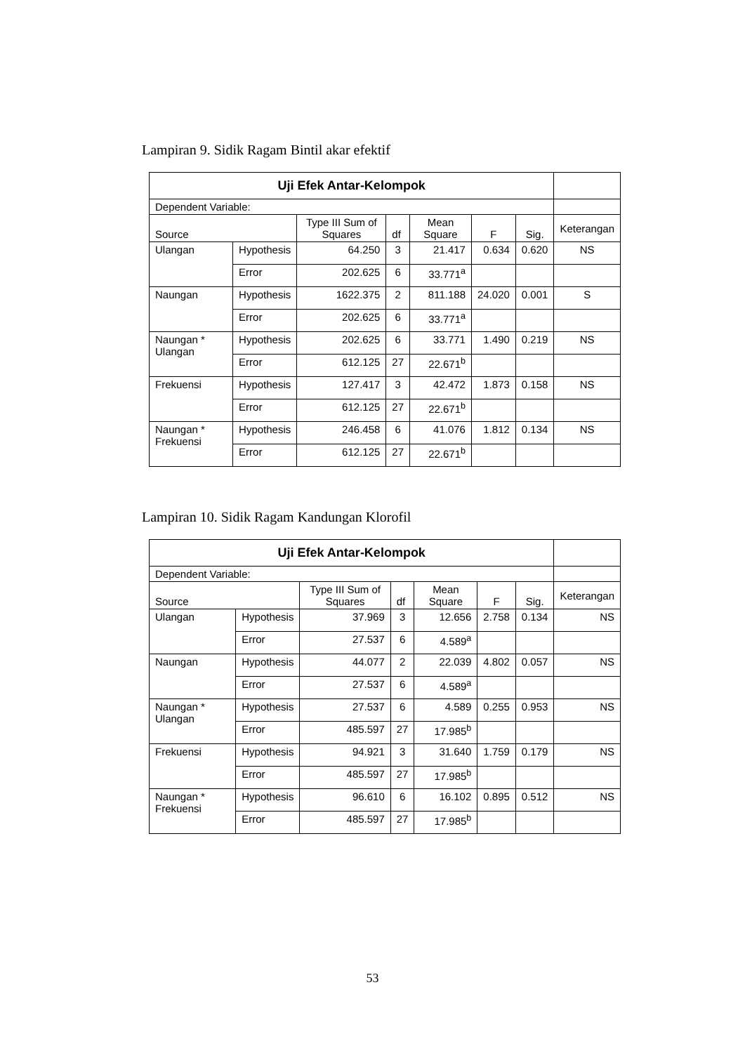Lampiran 9. Sidik Ragam Bintil akar efektif
| Uji Efek Antar-Kelompok | | | | | | | |
| Dependent Variable: | | | | | | | |
| Source | | Type III Sum of Squares | df | Mean Square | F | Sig. | Keterangan |
| Ulangan | Hypothesis | 64.250 | 3 | 21.417 | 0.634 | 0.620 | NS |
| | Error | 202.625 | 6 | 33.771<sup>a</sup> | | | |
| Naungan | Hypothesis | 1622.375 | 2 | 811.188 | 24.020 | 0.001 | S |
| | Error | 202.625 | 6 | 33.771<sup>a</sup> | | | |
| Naungan * Ulangan | Hypothesis | 202.625 | 6 | 33.771 | 1.490 | 0.219 | NS |
| | Error | 612.125 | 27 | 22.671<sup>b</sup> | | | |
| Frekuensi | Hypothesis | 127.417 | 3 | 42.472 | 1.873 | 0.158 | NS |
| | Error | 612.125 | 27 | 22.671<sup>b</sup> | | | |
| Naungan * Frekuensi | Hypothesis | 246.458 | 6 | 41.076 | 1.812 | 0.134 | NS |
| | Error | 612.125 | 27 | 22.671<sup>b</sup> | | | |
Lampiran 10. Sidik Ragam Kandungan Klorofil
| Uji Efek Antar-Kelompok | | | | | | | |
| Dependent Variable: | | | | | | | |
| Source | | Type III Sum of Squares | df | Mean Square | F | Sig. | Keterangan |
| Ulangan | Hypothesis | 37.969 | 3 | 12.656 | 2.758 | 0.134 | NS |
| | Error | 27.537 | 6 | 4.589<sup>a</sup> | | | |
| Naungan | Hypothesis | 44.077 | 2 | 22.039 | 4.802 | 0.057 | NS |
| | Error | 27.537 | 6 | 4.589<sup>a</sup> | | | |
| Naungan * Ulangan | Hypothesis | 27.537 | 6 | 4.589 | 0.255 | 0.953 | NS |
| | Error | 485.597 | 27 | 17.985<sup>b</sup> | | | |
| Frekuensi | Hypothesis | 94.921 | 3 | 31.640 | 1.759 | 0.179 | NS |
| | Error | 485.597 | 27 | 17.985<sup>b</sup> | | | |
| Naungan * Frekuensi | Hypothesis | 96.610 | 6 | 16.102 | 0.895 | 0.512 | NS |
| | Error | 485.597 | 27 | 17.985<sup>b</sup> | | | |
53